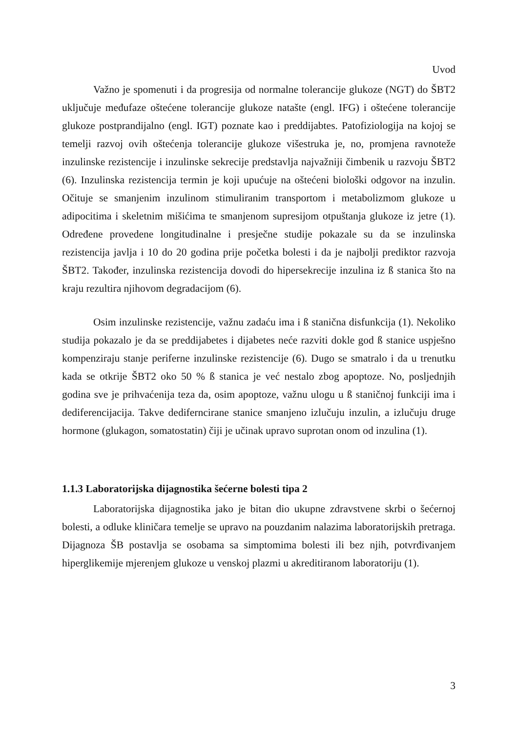Uvod
Važno je spomenuti i da progresija od normalne tolerancije glukoze (NGT) do ŠBT2 uključuje međufaze oštećene tolerancije glukoze natašte (engl. IFG) i oštećene tolerancije glukoze postprandijalno (engl. IGT) poznate kao i preddijabtes. Patofiziologija na kojoj se temelji razvoj ovih oštećenja tolerancije glukoze višestruka je, no, promjena ravnoteže inzulinske rezistencije i inzulinske sekrecije predstavlja najvažniji čimbenik u razvoju ŠBT2 (6). Inzulinska rezistencija termin je koji upućuje na oštećeni biološki odgovor na inzulin. Očituje se smanjenim inzulinom stimuliranim transportom i metabolizmom glukoze u adipocitima i skeletnim mišićima te smanjenom supresijom otpuštanja glukoze iz jetre (1). Određene provedene longitudinalne i presječne studije pokazale su da se inzulinska rezistencija javlja i 10 do 20 godina prije početka bolesti i da je najbolji prediktor razvoja ŠBT2. Također, inzulinska rezistencija dovodi do hipersekrecije inzulina iz ß stanica što na kraju rezultira njihovom degradacijom (6).
Osim inzulinske rezistencije, važnu zadaću ima i ß stanična disfunkcija (1). Nekoliko studija pokazalo je da se preddijabetes i dijabetes neće razviti dokle god ß stanice uspješno kompenziraju stanje periferne inzulinske rezistencije (6). Dugo se smatralo i da u trenutku kada se otkrije ŠBT2 oko 50 % ß stanica je već nestalo zbog apoptoze. No, posljednjih godina sve je prihvaćenija teza da, osim apoptoze, važnu ulogu u ß staničnoj funkciji ima i dediferencijacija. Takve dediferncirane stanice smanjeno izlučuju inzulin, a izlučuju druge hormone (glukagon, somatostatin) čiji je učinak upravo suprotan onom od inzulina (1).
1.1.3 Laboratorijska dijagnostika šećerne bolesti tipa 2
Laboratorijska dijagnostika jako je bitan dio ukupne zdravstvene skrbi o šećernoj bolesti, a odluke kliničara temelje se upravo na pouzdanim nalazima laboratorijskih pretraga. Dijagnoza ŠB postavlja se osobama sa simptomima bolesti ili bez njih, potvrđivanjem hiperglikemije mjerenjem glukoze u venskoj plazmi u akreditiranom laboratoriju (1).
3